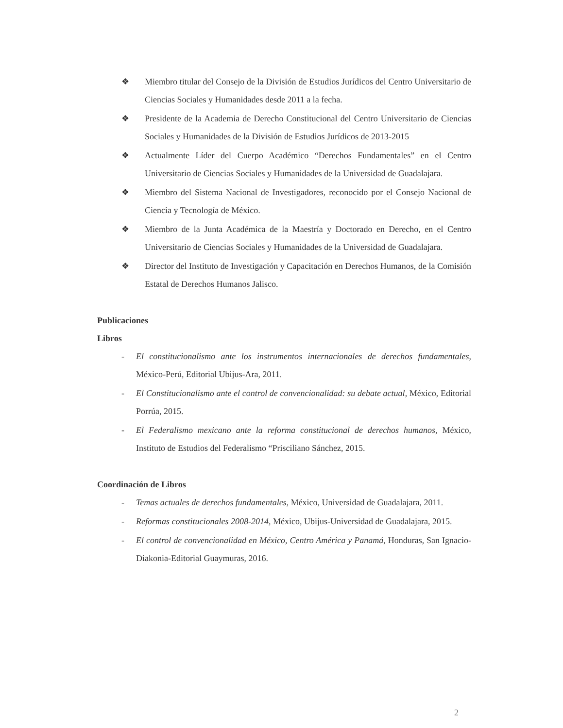❖ Miembro titular del Consejo de la División de Estudios Jurídicos del Centro Universitario de Ciencias Sociales y Humanidades desde 2011 a la fecha.
❖ Presidente de la Academia de Derecho Constitucional del Centro Universitario de Ciencias Sociales y Humanidades de la División de Estudios Jurídicos de 2013-2015
❖ Actualmente Líder del Cuerpo Académico “Derechos Fundamentales” en el Centro Universitario de Ciencias Sociales y Humanidades de la Universidad de Guadalajara.
❖ Miembro del Sistema Nacional de Investigadores, reconocido por el Consejo Nacional de Ciencia y Tecnología de México.
❖ Miembro de la Junta Académica de la Maestría y Doctorado en Derecho, en el Centro Universitario de Ciencias Sociales y Humanidades de la Universidad de Guadalajara.
❖ Director del Instituto de Investigación y Capacitación en Derechos Humanos, de la Comisión Estatal de Derechos Humanos Jalisco.
Publicaciones
Libros
- El constitucionalismo ante los instrumentos internacionales de derechos fundamentales, México-Perú, Editorial Ubijus-Ara, 2011.
- El Constitucionalismo ante el control de convencionalidad: su debate actual, México, Editorial Porrúa, 2015.
- El Federalismo mexicano ante la reforma constitucional de derechos humanos, México, Instituto de Estudios del Federalismo “Prisciliano Sánchez, 2015.
Coordinación de Libros
- Temas actuales de derechos fundamentales, México, Universidad de Guadalajara, 2011.
- Reformas constitucionales 2008-2014, México, Ubijus-Universidad de Guadalajara, 2015.
- El control de convencionalidad en México, Centro América y Panamá, Honduras, San Ignacio-Diakonia-Editorial Guaymuras, 2016.
2